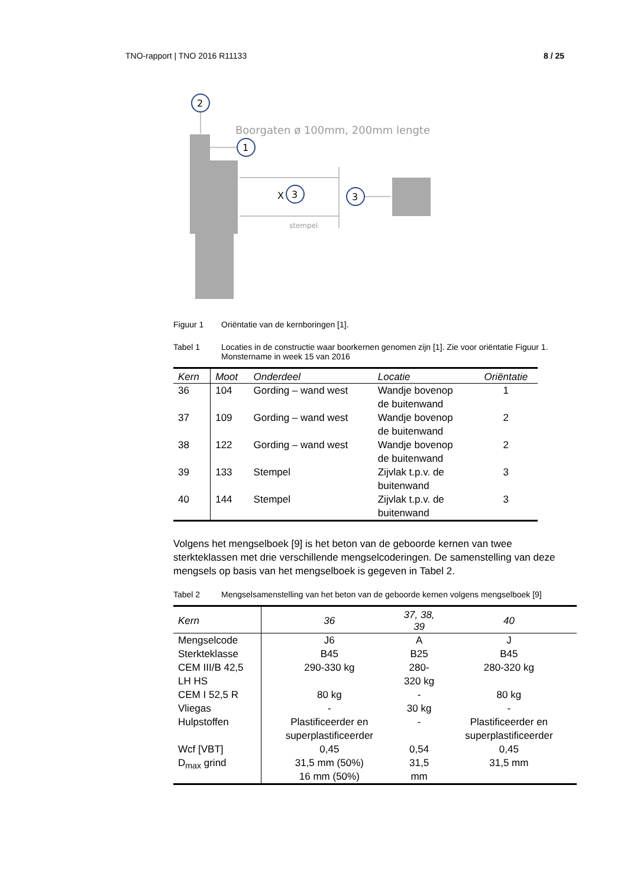TNO-rapport | TNO 2016 R11133 8 / 25
2
Boorgaten ø 100mm, 200mm lengte
1
X
3
stempel
3
Figuur 1 Oriëntatie van de kernboringen [1].
Tabel 1 Locaties in de constructie waar boorkernen genomen zijn [1]. Zie voor oriëntatie Figuur 1. Monstername in week 15 van 2016
| Kern | Moot | Onderdeel | Locatie | Oriëntatie |
| --- | --- | --- | --- | --- |
| 36 | 104 | Gording – wand west | Wandje bovenop de buitenwand | 1 |
| 37 | 109 | Gording – wand west | Wandje bovenop de buitenwand | 2 |
| 38 | 122 | Gording – wand west | Wandje bovenop de buitenwand | 2 |
| 39 | 133 | Stempel | Zijvlak t.p.v. de buitenwand | 3 |
| 40 | 144 | Stempel | Zijvlak t.p.v. de buitenwand | 3 |
Volgens het mengselboek [9] is het beton van de geboorde kernen van twee sterkteklassen met drie verschillende mengselcoderingen. De samenstelling van deze mengsels op basis van het mengselboek is gegeven in Tabel 2.
Tabel 2 Mengselsamenstelling van het beton van de geboorde kernen volgens mengselboek [9]
| Kern | 36 | 37, 38, 39 | 40 |
| --- | --- | --- | --- |
| Mengselcode | J6 | A | J |
| Sterkteklasse | B45 | B25 | B45 |
| CEM III/B 42,5 LH HS | 290-330 kg | 280-320 kg | 280-320 kg |
| CEM I 52,5 R | 80 kg | - | 80 kg |
| Vliegas | - | 30 kg | - |
| Hulpstoffen | Plastificeerder en superplastificeerder | - | Plastificeerder en superplastificeerder |
| Wcf [VBT] | 0,45 | 0,54 | 0,45 |
| D<sub>max</sub> grind | 31,5 mm (50%) 16 mm (50%) | 31,5 mm | 31,5 mm |